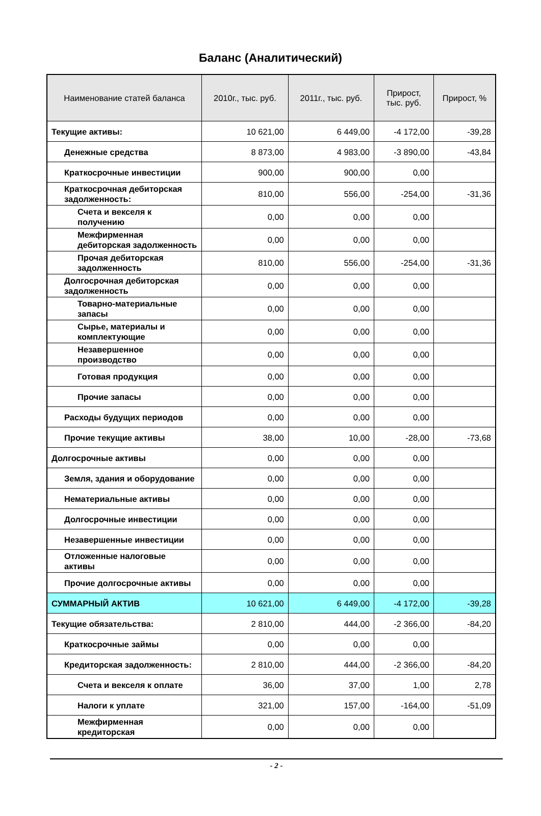Баланс (Аналитический)
| Наименование статей баланса | 2010г., тыс. руб. | 2011г., тыс. руб. | Прирост, тыс. руб. | Прирост, % |
| --- | --- | --- | --- | --- |
| Текущие активы: | 10 621,00 | 6 449,00 | -4 172,00 | -39,28 |
| Денежные средства | 8 873,00 | 4 983,00 | -3 890,00 | -43,84 |
| Краткосрочные инвестиции | 900,00 | 900,00 | 0,00 | |
| Краткосрочная дебиторская задолженность: | 810,00 | 556,00 | -254,00 | -31,36 |
| Счета и векселя к получению | 0,00 | 0,00 | 0,00 | |
| Межфирменная дебиторская задолженность | 0,00 | 0,00 | 0,00 | |
| Прочая дебиторская задолженность | 810,00 | 556,00 | -254,00 | -31,36 |
| Долгосрочная дебиторская задолженность | 0,00 | 0,00 | 0,00 | |
| Товарно-материальные запасы | 0,00 | 0,00 | 0,00 | |
| Сырье, материалы и комплектующие | 0,00 | 0,00 | 0,00 | |
| Незавершенное производство | 0,00 | 0,00 | 0,00 | |
| Готовая продукция | 0,00 | 0,00 | 0,00 | |
| Прочие запасы | 0,00 | 0,00 | 0,00 | |
| Расходы будущих периодов | 0,00 | 0,00 | 0,00 | |
| Прочие текущие активы | 38,00 | 10,00 | -28,00 | -73,68 |
| Долгосрочные активы | 0,00 | 0,00 | 0,00 | |
| Земля, здания и оборудование | 0,00 | 0,00 | 0,00 | |
| Нематериальные активы | 0,00 | 0,00 | 0,00 | |
| Долгосрочные инвестиции | 0,00 | 0,00 | 0,00 | |
| Незавершенные инвестиции | 0,00 | 0,00 | 0,00 | |
| Отложенные налоговые активы | 0,00 | 0,00 | 0,00 | |
| Прочие долгосрочные активы | 0,00 | 0,00 | 0,00 | |
| СУММАРНЫЙ АКТИВ | 10 621,00 | 6 449,00 | -4 172,00 | -39,28 |
| Текущие обязательства: | 2 810,00 | 444,00 | -2 366,00 | -84,20 |
| Краткосрочные займы | 0,00 | 0,00 | 0,00 | |
| Кредиторская задолженность: | 2 810,00 | 444,00 | -2 366,00 | -84,20 |
| Счета и векселя к оплате | 36,00 | 37,00 | 1,00 | 2,78 |
| Налоги к уплате | 321,00 | 157,00 | -164,00 | -51,09 |
| Межфирменная кредиторская | 0,00 | 0,00 | 0,00 | |
- 2 -